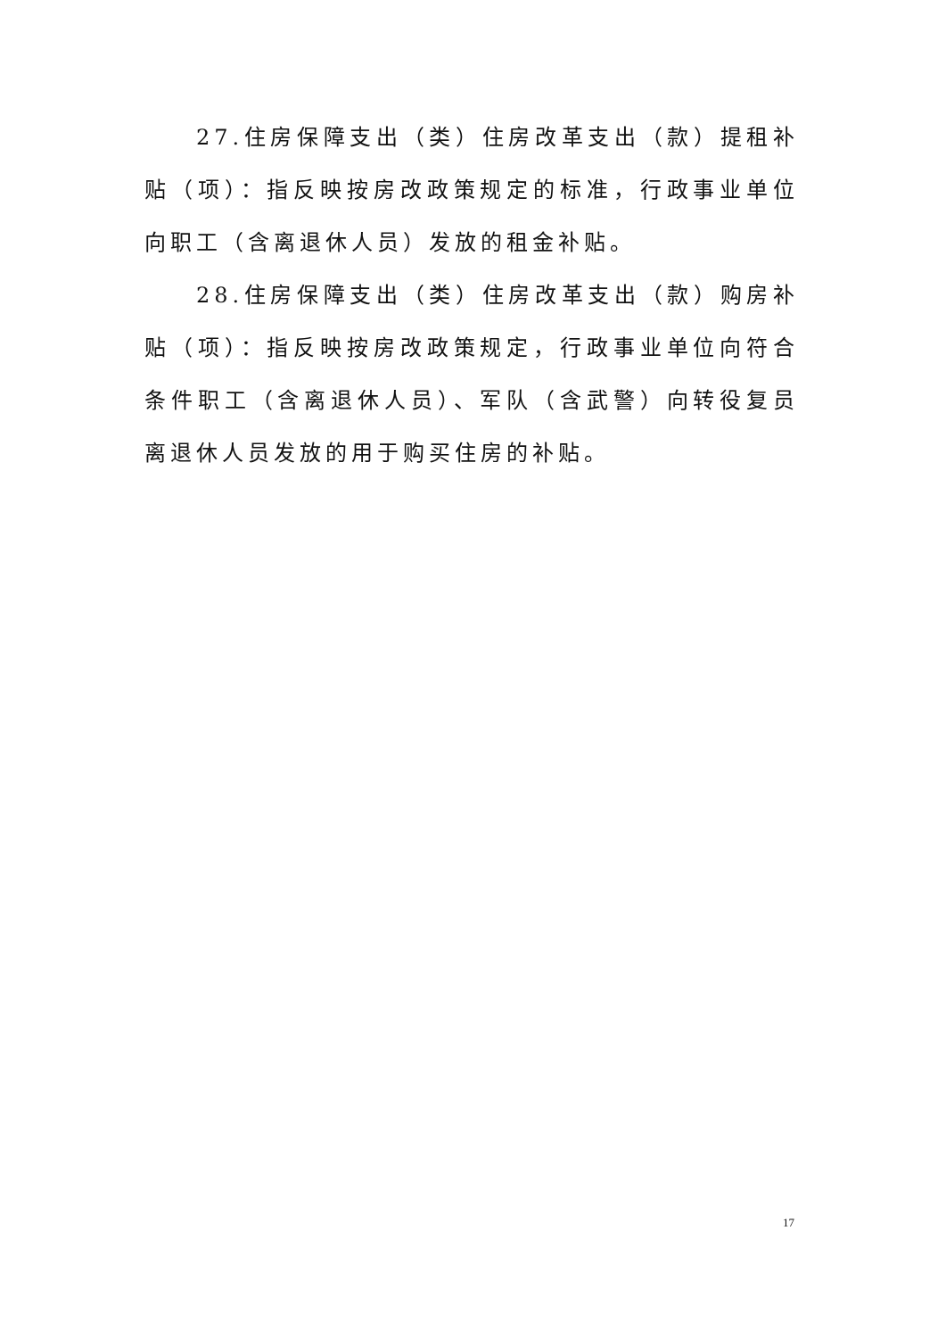27.住房保障支出（类）住房改革支出（款）提租补贴（项）：指反映按房改政策规定的标准，行政事业单位向职工（含离退休人员）发放的租金补贴。
28.住房保障支出（类）住房改革支出（款）购房补贴（项）：指反映按房改政策规定，行政事业单位向符合条件职工（含离退休人员）、军队（含武警）向转役复员离退休人员发放的用于购买住房的补贴。
17